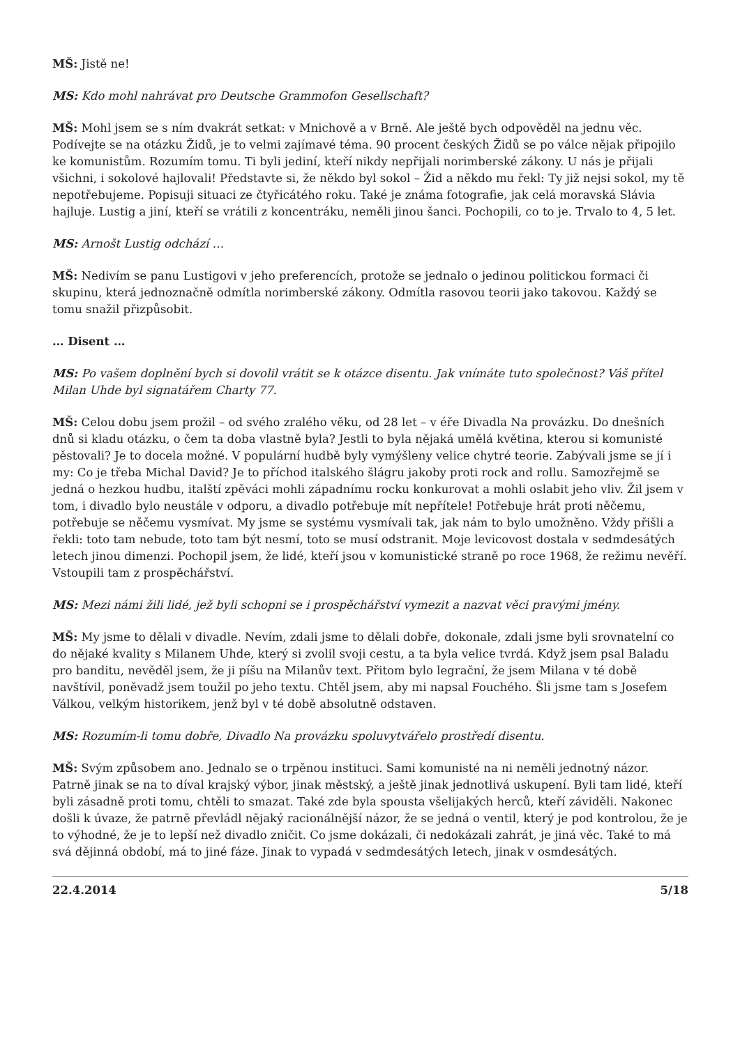MŠ: Jistě ne!
MS: Kdo mohl nahrávat pro Deutsche Grammofon Gesellschaft?
MŠ: Mohl jsem se s ním dvakrát setkat: v Mnichově a v Brně. Ale ještě bych odpověděl na jednu věc. Podívejte se na otázku Židů, je to velmi zajímavé téma. 90 procent českých Židů se po válce nějak připojilo ke komunistům. Rozumím tomu. Ti byli jediní, kteří nikdy nepřijali norimberské zákony. U nás je přijali všichni, i sokolové hajlovali! Představte si, že někdo byl sokol – Žid a někdo mu řekl: Ty již nejsi sokol, my tě nepotřebujeme. Popisuji situaci ze čtyřicátého roku. Také je známa fotografie, jak celá moravská Slávia hajluje. Lustig a jiní, kteří se vrátili z koncentráku, neměli jinou šanci. Pochopili, co to je. Trvalo to 4, 5 let.
MS: Arnošt Lustig odchází …
MŠ: Nedivím se panu Lustigovi v jeho preferencích, protože se jednalo o jedinou politickou formaci či skupinu, která jednoznačně odmítla norimberské zákony. Odmítla rasovou teorii jako takovou. Každý se tomu snažil přizpůsobit.
… Disent …
MS: Po vašem doplnění bych si dovolil vrátit se k otázce disentu. Jak vnímáte tuto společnost? Váš přítel Milan Uhde byl signatářem Charty 77.
MŠ: Celou dobu jsem prožil – od svého zralého věku, od 28 let – v éře Divadla Na provázku. Do dnešních dnů si kladu otázku, o čem ta doba vlastně byla? Jestli to byla nějaká umělá květina, kterou si komunisté pěstovali? Je to docela možné. V populární hudbě byly vymýšleny velice chytré teorie. Zabývali jsme se jí i my: Co je třeba Michal David? Je to příchod italského šlágru jakoby proti rock and rollu. Samozřejmě se jedná o hezkou hudbu, italští zpěváci mohli západnímu rocku konkurovat a mohli oslabit jeho vliv. Žil jsem v tom, i divadlo bylo neustále v odporu, a divadlo potřebuje mít nepřítele! Potřebuje hrát proti něčemu, potřebuje se něčemu vysmívat. My jsme se systému vysmívali tak, jak nám to bylo umožněno. Vždy přišli a řekli: toto tam nebude, toto tam být nesmí, toto se musí odstranit. Moje levicovost dostala v sedmdesátých letech jinou dimenzi. Pochopil jsem, že lidé, kteří jsou v komunistické straně po roce 1968, že režimu nevěří. Vstoupili tam z prospěchářství.
MS: Mezi námi žili lidé, jež byli schopni se i prospěchářství vymezit a nazvat věci pravými jmény.
MŠ: My jsme to dělali v divadle. Nevím, zdali jsme to dělali dobře, dokonale, zdali jsme byli srovnatelní co do nějaké kvality s Milanem Uhde, který si zvolil svoji cestu, a ta byla velice tvrdá. Když jsem psal Baladu pro banditu, nevěděl jsem, že ji píšu na Milanův text. Přitom bylo legrační, že jsem Milana v té době navštívil, poněvadž jsem toužil po jeho textu. Chtěl jsem, aby mi napsal Fouchého. Šli jsme tam s Josefem Válkou, velkým historikem, jenž byl v té době absolutně odstaven.
MS: Rozumím-li tomu dobře, Divadlo Na provázku spoluvytvářelo prostředí disentu.
MŠ: Svým způsobem ano. Jednalo se o trpěnou instituci. Sami komunisté na ni neměli jednotný názor. Patrně jinak se na to díval krajský výbor, jinak městský, a ještě jinak jednotlivá uskupení. Byli tam lidé, kteří byli zásadně proti tomu, chtěli to smazat. Také zde byla spousta všelijakých herců, kteří záviděli. Nakonec došli k úvaze, že patrně převládl nějaký racionálnější názor, že se jedná o ventil, který je pod kontrolou, že je to výhodné, že je to lepší než divadlo zničit. Co jsme dokázali, či nedokázali zahrát, je jiná věc. Také to má svá dějinná období, má to jiné fáze. Jinak to vypadá v sedmdesátých letech, jinak v osmdesátých.
22.4.2014 5/18